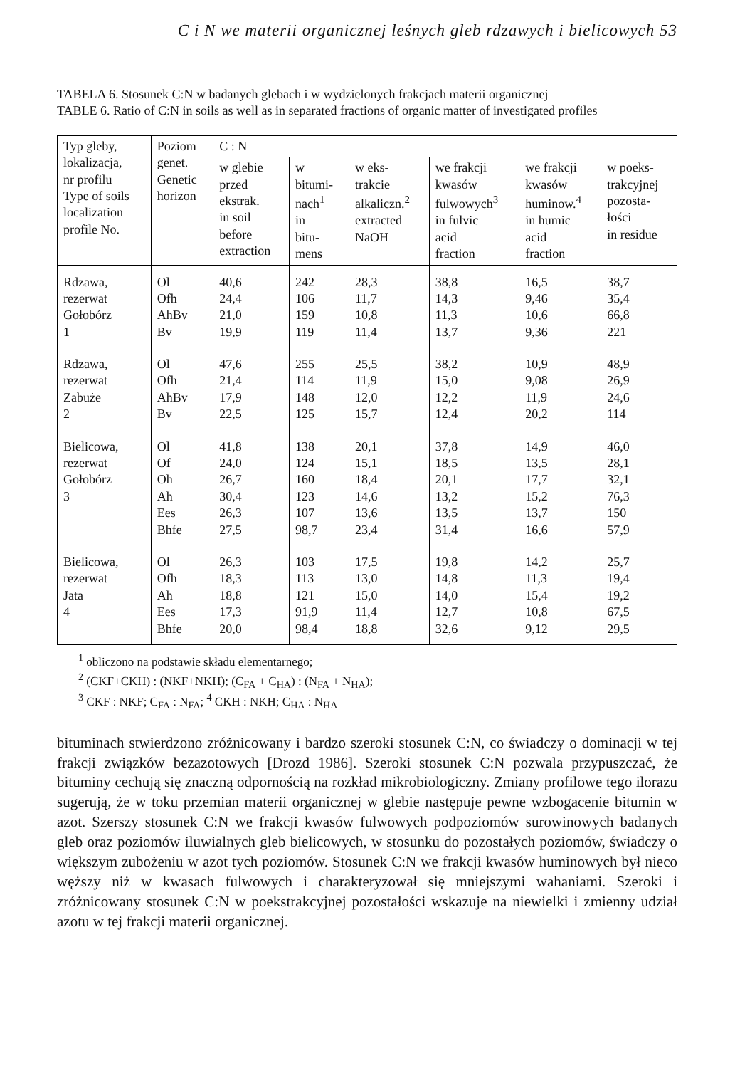C i N we materii organicznej leśnych gleb rdzawych i bielicowych 53
TABELA 6. Stosunek C:N w badanych glebach i w wydzielonych frakcjach materii organicznej
TABLE 6. Ratio of C:N in soils as well as in separated fractions of organic matter of investigated profiles
| Typ gleby, lokalizacja, nr profilu Type of soils localization profile No. | Poziom genet. Genetic horizon | C : N | | | | | |
| --- | --- | --- | --- | --- | --- | --- | --- |
| | | w glebie przed ekstrak. in soil before extraction | w bitumi- nach<sup>1</sup> in bitu- mens | w eks- trakcie alkaliczn.<sup>2</sup> extracted NaOH | we frakcji kwasów fulwowych<sup>3</sup> in fulvic acid fraction | we frakcji kwasów huminow.<sup>4</sup> in humic acid fraction | w poeks- trakcyjnej pozosta- łości in residue |
| Rdzawa, rezerwat Gołobórz 1 | Ol Ofh AhBv Bv | 40,6 24,4 21,0 19,9 | 242 106 159 119 | 28,3 11,7 10,8 11,4 | 38,8 14,3 11,3 13,7 | 16,5 9,46 10,6 9,36 | 38,7 35,4 66,8 221 |
| Rdzawa, rezerwat Zabuże 2 | Ol Ofh AhBv Bv | 47,6 21,4 17,9 22,5 | 255 114 148 125 | 25,5 11,9 12,0 15,7 | 38,2 15,0 12,2 12,4 | 10,9 9,08 11,9 20,2 | 48,9 26,9 24,6 114 |
| Bielicowa, rezerwat Gołobórz 3 | Ol Of Oh Ah Ees Bhfe | 41,8 24,0 26,7 30,4 26,3 27,5 | 138 124 160 123 107 98,7 | 20,1 15,1 18,4 14,6 13,6 23,4 | 37,8 18,5 20,1 13,2 13,5 31,4 | 14,9 13,5 17,7 15,2 13,7 16,6 | 46,0 28,1 32,1 76,3 150 57,9 |
| Bielicowa, rezerwat Jata 4 | Ol Ofh Ah Ees Bhfe | 26,3 18,3 18,8 17,3 20,0 | 103 113 121 91,9 98,4 | 17,5 13,0 15,0 11,4 18,8 | 19,8 14,8 14,0 12,7 32,6 | 14,2 11,3 15,4 10,8 9,12 | 25,7 19,4 19,2 67,5 29,5 |
<sup>1</sup> obliczono na podstawie składu elementarnego;
<sup>2</sup> (CKF+CKH) : (NKF+NKH); (C<sub>FA</sub> + C<sub>HA</sub>) : (N<sub>FA</sub> + N<sub>HA</sub>);
<sup>3</sup> CKF : NKF; C<sub>FA</sub> : N<sub>FA</sub>; <sup>4</sup> CKH : NKH; C<sub>HA</sub> : N<sub>HA</sub>
bituminach stwierdzono zróżnicowany i bardzo szeroki stosunek C:N, co świadczy o dominacji w tej frakcji związków bezazotowych [Drozd 1986]. Szeroki stosunek C:N pozwala przypuszczać, że bituminy cechują się znaczną odpornością na rozkład mikrobiologiczny. Zmiany profilowe tego ilorazu sugerują, że w toku przemian materii organicznej w glebie następuje pewne wzbogacenie bitumin w azot. Szerszy stosunek C:N we frakcji kwasów fulwowych podpoziomów surowinowych badanych gleb oraz poziomów iluwialnych gleb bielicowych, w stosunku do pozostałych poziomów, świadczy o większym zubożeniu w azot tych poziomów. Stosunek C:N we frakcji kwasów huminowych był nieco węższy niż w kwasach fulwowych i charakteryzował się mniejszymi wahaniami. Szeroki i zróżnicowany stosunek C:N w poekstrakcyjnej pozostałości wskazuje na niewielki i zmienny udział azotu w tej frakcji materii organicznej.